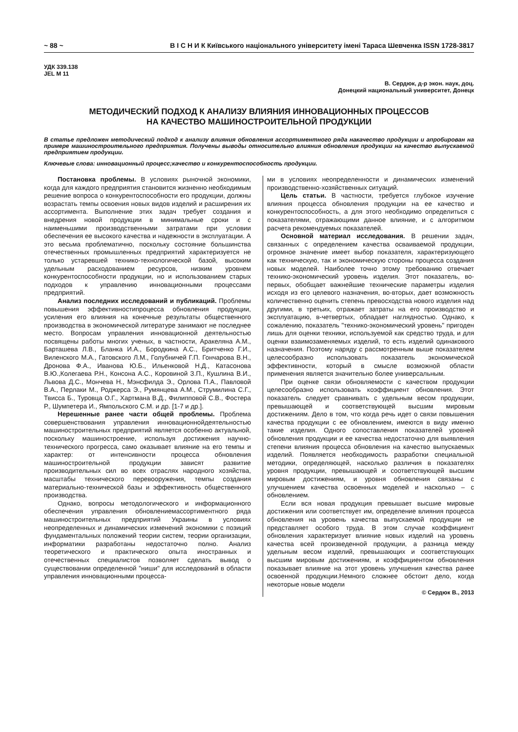~ 88 ~ В І С Н И К Київського національного університету імені Тараса Шевченка ISSN 1728-3817
УДК 339.138
JEL M 11
В. Сердюк, д-р экон. наук, доц.
Донецкий национальный университет, Донецк
МЕТОДИЧЕСКИЙ ПОДХОД К АНАЛИЗУ ВЛИЯНИЯ ИННОВАЦИОННЫХ ПРОЦЕССОВ
НА КАЧЕСТВО МАШИНОСТРОИТЕЛЬНОЙ ПРОДУКЦИИ
В статье предложен методический подход к анализу влияния обновления ассортиментного ряда накачество продукции и апробирован на примере машиностроительного предприятия. Получены выводы относительно влияния обновления продукции на качество выпускаемой предприятием продукции.
Ключевые слова: инновационный процесс;качество и конкурентоспособность продукции.
Постановка проблемы. В условиях рыночной экономики, когда для каждого предприятия становится жизненно необходимым решение вопроса о конкурентоспособности его продукции, должны возрастать темпы освоения новых видов изделий и расширения их ассортимента. Выполнение этих задач требует создания и внедрения новой продукции в минимальные сроки и с наименьшими производственными затратами при условии обеспечения ее высокого качества и надежности в эксплуатации. А это весьма проблематично, поскольку состояние большинства отечественных промышленных предприятий характеризуется не только устаревшей технико-технологической базой, высоким удельным расходованием ресурсов, низким уровнем конкурентоспособности продукции, но и использованием старых подходов к управлению инновационными процессами предприятий.
Анализ последних исследований и публикаций. Проблемы повышения эффективностипроцесса обновления продукции, усиления его влияния на конечные результаты общественного производства в экономической литературе занимают не последнее место. Вопросам управления инновационной деятельностью посвящены работы многих ученых, в частности, Аракеляна А.М., Барташева Л.В., Бланка И.А., Бородкина А.С., Бритченко Г.И., Виленского М.А., Гатовского Л.М., Голубничей Г.П. Гончарова В.Н., Дронова Ф.А., Иванова Ю.Б., Ильенковой Н.Д., Катасонова В.Ю.,Колегаева Р.Н., Консона А.С., Коровиной З.П., Кушлина В.И., Львова Д.С., Мончева Н., Мэнсфилда Э., Орлова П.А., Павловой В.А., Перлаки М., Роджерса Э., Румянцева А.М., Струмилина С.Г., Твисса Б., Туровца О.Г., Хартмана В.Д., Филипповой С.В., Фостера Р., Шумпетера И., Ямпольского С.М. и др. [1-7 и др.].
Нерешенные ранее части общей проблемы. Проблема совершенствования управления инновационнойдеятельностью машиностроительных предприятий является особенно актуальной, поскольку машиностроение, используя достижения научно-технического прогресса, само оказывает влияние на его темпы и характер: от интенсивности процесса обновления машиностроительной продукции зависят развитие производительных сил во всех отраслях народного хозяйства, масштабы технического перевооружения, темпы создания материально-технической базы и эффективность общественного производства.
Однако, вопросы методологического и информационного обеспечения управления обновлениемассортиментного ряда машиностроительных предприятий Украины в условиях неопределенных и динамических изменений экономики с позиций фундаментальных положений теории систем, теории организации, информатики разработаны недостаточно полно. Анализ теоретического и практического опыта иностранных и отечественных специалистов позволяет сделать вывод о существовании определенной "ниши" для исследований в области управления инновационными процесса-
ми в условиях неопределенности и динамических изменений производственно-хозяйственных ситуаций.
Цель статьи. В частности, требуется глубокое изучение влияния процесса обновления продукции на ее качество и конкурентоспособность, а для этого необходимо определиться с показателями, отражающими данное влияние, и с алгоритмом расчета рекомендуемых показателей.
Основной материал исследования. В решении задач, связанных с определением качества осваиваемой продукции, огромное значение имеет выбор показателя, характеризующего как техническую, так и экономическую стороны процесса создания новых моделей. Наиболее точно этому требованию отвечает технико-экономический уровень изделия. Этот показатель, во-первых, обобщает важнейшие технические параметры изделия исходя из его целевого назначения, во-вторых, дает возможность количественно оценить степень превосходства нового изделия над другими, в третьих, отражает затраты на его производство и эксплуатацию, в-четвертых, обладает наглядностью. Однако, к сожалению, показатель "технико-экономический уровень" пригоден лишь для оценки техники, используемой как средство труда, и для оценки взаимозаменяемых изделий, то есть изделий одинакового назначения. Поэтому наряду с рассмотренным выше показателем целесообразно использовать показатель экономической эффективности, который в смысле возможной области применения является значительно более универсальным.
При оценке связи обновляемости с качеством продукции целесообразно использовать коэффициент обновления. Этот показатель следует сравнивать с удельным весом продукции, превышающей и соответствующей высшим мировым достижениям. Дело в том, что когда речь идет о связи повышения качества продукции с ее обновлением, имеются в виду именно такие изделия. Одного сопоставления показателей уровней обновления продукции и ее качества недостаточно для выявления степени влияния процесса обновления на качество выпускаемых изделий. Появляется необходимость разработки специальной методики, определяющей, насколько различия в показателях уровня продукции, превышающей и соответствующей высшим мировым достижениям, и уровня обновления связаны с улучшением качества освоенных моделей и насколько – с обновлением.
Если вся новая продукция превышает высшие мировые достижения или соответствует им, определение влияния процесса обновления на уровень качества выпускаемой продукции не представляет особого труда. В этом случае коэффициент обновления характеризует влияние новых изделий на уровень качества всей произведенной продукции, а разница между удельным весом изделий, превышающих и соответствующих высшим мировым достижениям, и коэффициентом обновления показывает влияние на этот уровень улучшения качества ранее освоенной продукции.Немного сложнее обстоит дело, когда некоторые новые модели
© Сердюк В., 2013